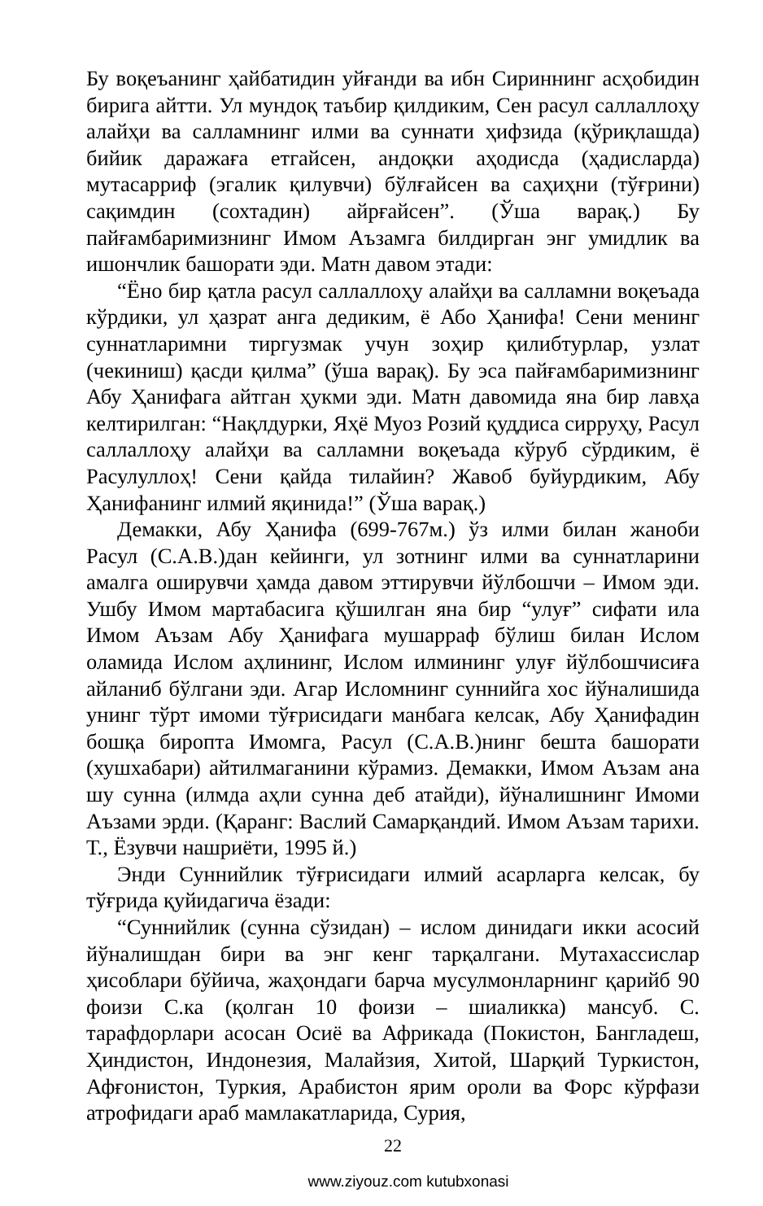Бу воқеъанинг ҳайбатидин уйғанди ва ибн Сириннинг асҳобидин бирига айтти. Ул мундоқ таъбир қилдиким, Сен расул саллаллоҳу алайҳи ва салламнинг илми ва суннати ҳифзида (қўриқлашда) бийик даражаға етгайсен, андоқки аҳодисда (ҳадисларда) мутасарриф (эгалик қилувчи) бўлғайсен ва саҳиҳни (тўғрини) сақимдин (сохтадин) айрғайсен”. (Ўша варақ.) Бу пайғамбаримизнинг Имом Аъзамга билдирган энг умидлик ва ишончлик башорати эди. Матн давом этади:
“Ёно бир қатла расул саллаллоҳу алайҳи ва салламни воқеъада кўрдики, ул ҳазрат анга дедиким, ё Або Ҳанифа! Сени менинг суннатларимни тиргузмак учун зоҳир қилибтурлар, узлат (чекиниш) қасди қилма” (ўша варақ). Бу эса пайғамбаримизнинг Абу Ҳанифага айтган ҳукми эди. Матн давомида яна бир лавҳа келтирилган: “Нақлдурки, Яҳё Муоз Розий қуддиса сирруҳу, Расул саллаллоҳу алайҳи ва салламни воқеъада кўруб сўрдиким, ё Расулуллоҳ! Сени қайда тилайин? Жавоб буйурдиким, Абу Ҳанифанинг илмий яқинида!” (Ўша варақ.)
Демакки, Абу Ҳанифа (699-767м.) ўз илми билан жаноби Расул (С.А.В.)дан кейинги, ул зотнинг илми ва суннатларини амалга оширувчи ҳамда давом эттирувчи йўлбошчи – Имом эди. Ушбу Имом мартабасига қўшилган яна бир “улуғ” сифати ила Имом Аъзам Абу Ҳанифага мушарраф бўлиш билан Ислом оламида Ислом аҳлининг, Ислом илмининг улуғ йўлбошчисиға айланиб бўлгани эди. Агар Исломнинг суннийга хос йўналишида унинг тўрт имоми тўғрисидаги манбага келсак, Абу Ҳанифадин бошқа биропта Имомга, Расул (С.А.В.)нинг бешта башорати (хушхабари) айтилмаганини кўрамиз. Демакки, Имом Аъзам ана шу сунна (илмда аҳли сунна деб атайди), йўналишнинг Имоми Аъзами эрди. (Қаранг: Васлий Самарқандий. Имом Аъзам тарихи. Т., Ёзувчи нашриёти, 1995 й.)
Энди Суннийлик тўғрисидаги илмий асарларга келсак, бу тўғрида қуйидагича ёзади:
“Суннийлик (сунна сўзидан) – ислом динидаги икки асосий йўналишдан бири ва энг кенг тарқалгани. Мутахассислар ҳисоблари бўйича, жаҳондаги барча мусулмонларнинг қарийб 90 фоизи С.ка (қолган 10 фоизи – шиаликка) мансуб. С. тарафдорлари асосан Осиё ва Африкада (Покистон, Бангладеш, Ҳиндистон, Индонезия, Малайзия, Хитой, Шарқий Туркистон, Афғонистон, Туркия, Арабистон ярим ороли ва Форс кўрфази атрофидаги араб мамлакатларида, Сурия,
22
www.ziyouz.com kutubxonasi